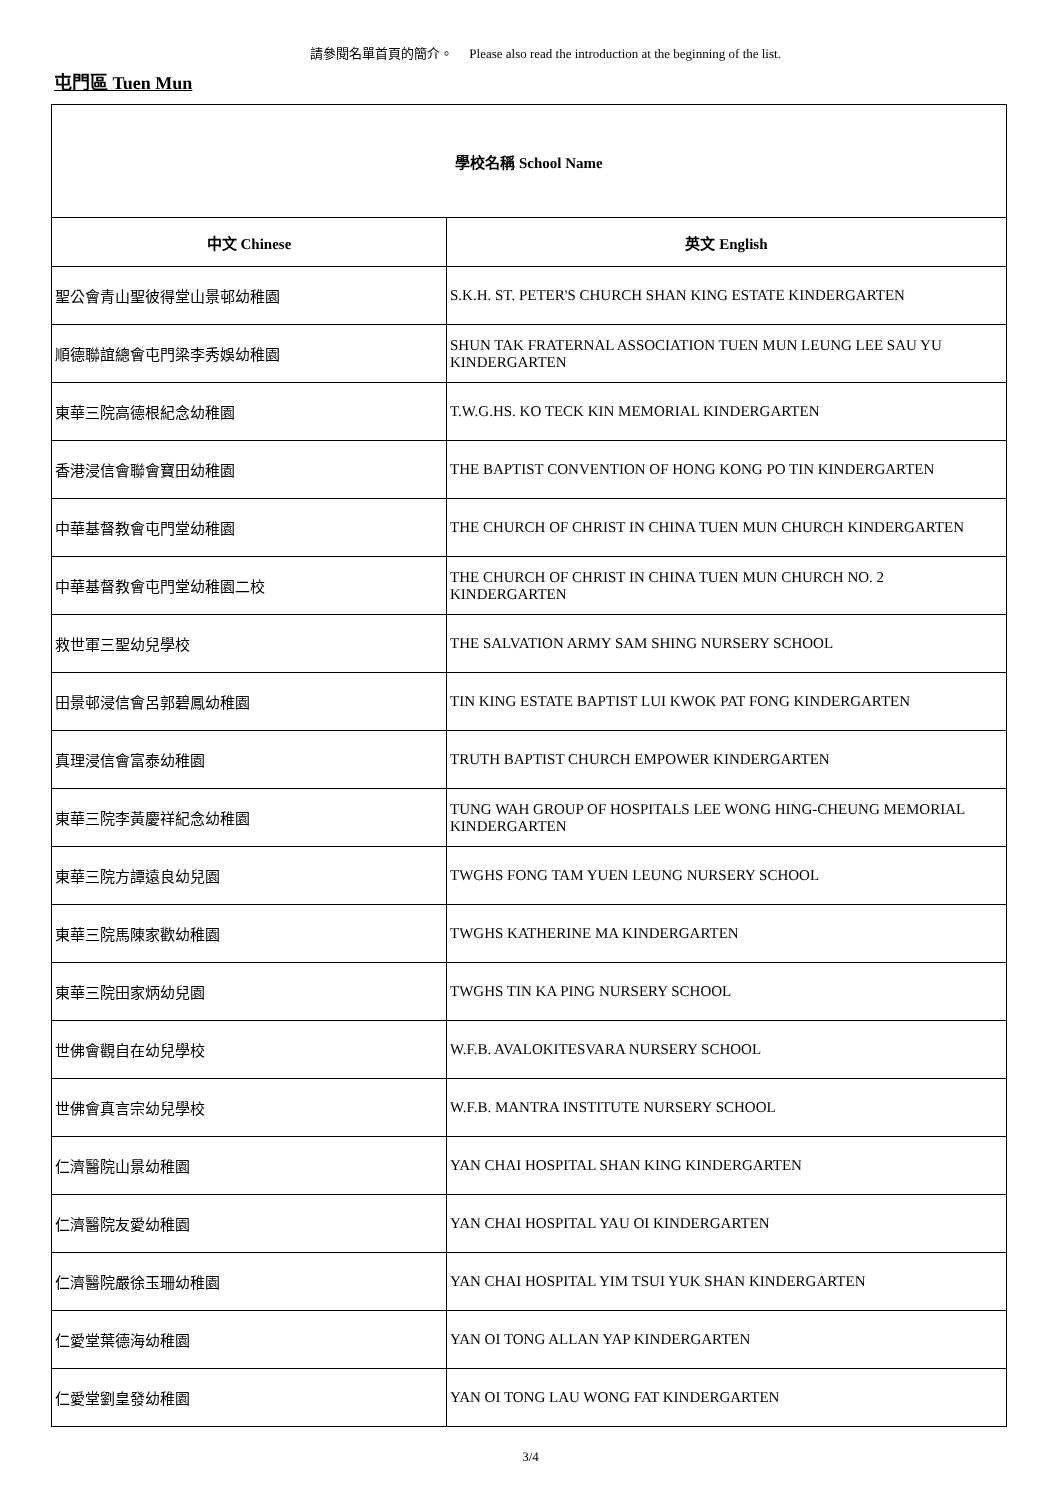請參閱名單首頁的簡介。 Please also read the introduction at the beginning of the list.
屯門區 Tuen Mun
| 學校名稱 School Name | |
| --- | --- |
| 中文 Chinese | 英文 English |
| 聖公會青山聖彼得堂山景邨幼稚園 | S.K.H. ST. PETER'S CHURCH SHAN KING ESTATE KINDERGARTEN |
| 順德聯誼總會屯門梁李秀娛幼稚園 | SHUN TAK FRATERNAL ASSOCIATION TUEN MUN LEUNG LEE SAU YU KINDERGARTEN |
| 東華三院高德根紀念幼稚園 | T.W.G.HS. KO TECK KIN MEMORIAL KINDERGARTEN |
| 香港浸信會聯會寶田幼稚園 | THE BAPTIST CONVENTION OF HONG KONG PO TIN KINDERGARTEN |
| 中華基督教會屯門堂幼稚園 | THE CHURCH OF CHRIST IN CHINA TUEN MUN CHURCH KINDERGARTEN |
| 中華基督教會屯門堂幼稚園二校 | THE CHURCH OF CHRIST IN CHINA TUEN MUN CHURCH NO. 2 KINDERGARTEN |
| 救世軍三聖幼兒學校 | THE SALVATION ARMY SAM SHING NURSERY SCHOOL |
| 田景邨浸信會呂郭碧鳳幼稚園 | TIN KING ESTATE BAPTIST LUI KWOK PAT FONG KINDERGARTEN |
| 真理浸信會富泰幼稚園 | TRUTH BAPTIST CHURCH EMPOWER KINDERGARTEN |
| 東華三院李黃慶祥紀念幼稚園 | TUNG WAH GROUP OF HOSPITALS LEE WONG HING-CHEUNG MEMORIAL KINDERGARTEN |
| 東華三院方譚遠良幼兒園 | TWGHS FONG TAM YUEN LEUNG NURSERY SCHOOL |
| 東華三院馬陳家歡幼稚園 | TWGHS KATHERINE MA KINDERGARTEN |
| 東華三院田家炳幼兒園 | TWGHS TIN KA PING NURSERY SCHOOL |
| 世佛會觀自在幼兒學校 | W.F.B. AVALOKITESVARA NURSERY SCHOOL |
| 世佛會真言宗幼兒學校 | W.F.B. MANTRA INSTITUTE NURSERY SCHOOL |
| 仁濟醫院山景幼稚園 | YAN CHAI HOSPITAL SHAN KING KINDERGARTEN |
| 仁濟醫院友愛幼稚園 | YAN CHAI HOSPITAL YAU OI KINDERGARTEN |
| 仁濟醫院嚴徐玉珊幼稚園 | YAN CHAI HOSPITAL YIM TSUI YUK SHAN KINDERGARTEN |
| 仁愛堂葉德海幼稚園 | YAN OI TONG ALLAN YAP KINDERGARTEN |
| 仁愛堂劉皇發幼稚園 | YAN OI TONG LAU WONG FAT KINDERGARTEN |
3/4